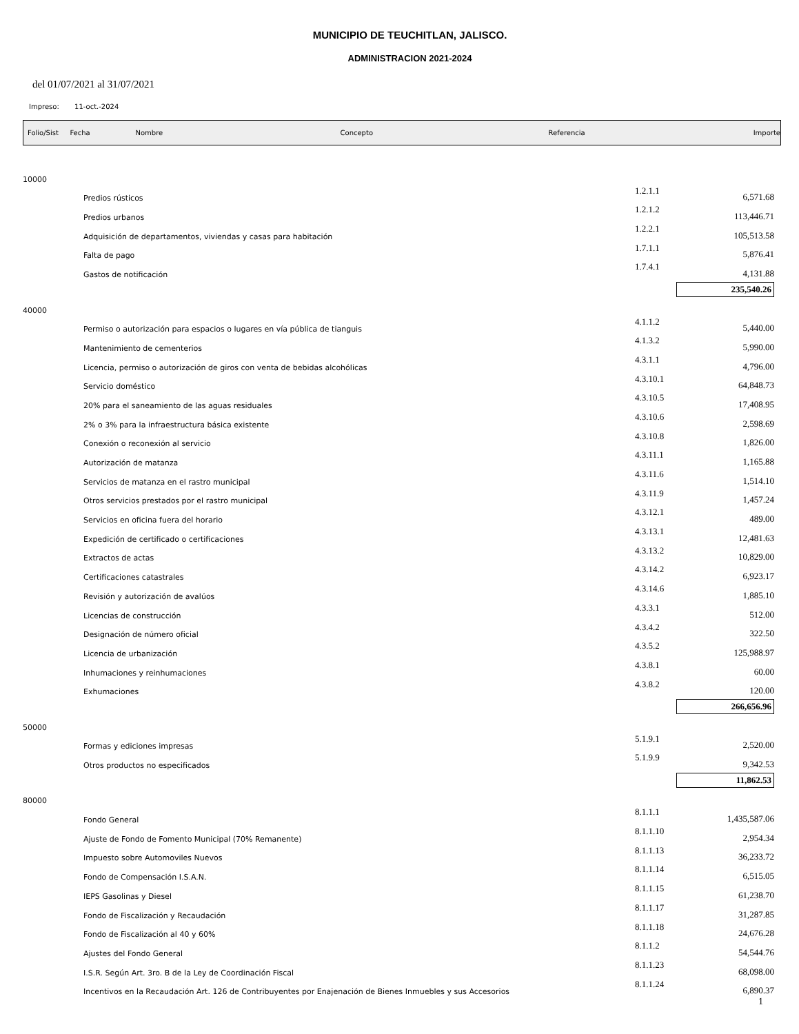MUNICIPIO DE TEUCHITLAN, JALISCO.
ADMINISTRACION 2021-2024
del 01/07/2021 al 31/07/2021
Impreso: 11-oct.-2024
Folio/Sist Fecha Nombre Concepto Referencia Importe
| 10000 | | | |
| | Predios rústicos | 1.2.1.1 | 6,571.68 |
| | Predios urbanos | 1.2.1.2 | 113,446.71 |
| | Adquisición de departamentos, viviendas y casas para habitación | 1.2.2.1 | 105,513.58 |
| | Falta de pago | 1.7.1.1 | 5,876.41 |
| | Gastos de notificación | 1.7.4.1 | 4,131.88 |
| | | 235,540.26 | |
| 40000 | | | |
| | Permiso o autorización para espacios o lugares en vía pública de tianguis | 4.1.1.2 | 5,440.00 |
| | Mantenimiento de cementerios | 4.1.3.2 | 5,990.00 |
| | Licencia, permiso o autorización de giros con venta de bebidas alcohólicas | 4.3.1.1 | 4,796.00 |
| | Servicio doméstico | 4.3.10.1 | 64,848.73 |
| | 20% para el saneamiento de las aguas residuales | 4.3.10.5 | 17,408.95 |
| | 2% o 3% para la infraestructura básica existente | 4.3.10.6 | 2,598.69 |
| | Conexión o reconexión al servicio | 4.3.10.8 | 1,826.00 |
| | Autorización de matanza | 4.3.11.1 | 1,165.88 |
| | Servicios de matanza en el rastro municipal | 4.3.11.6 | 1,514.10 |
| | Otros servicios prestados por el rastro municipal | 4.3.11.9 | 1,457.24 |
| | Servicios en oficina fuera del horario | 4.3.12.1 | 489.00 |
| | Expedición de certificado o certificaciones | 4.3.13.1 | 12,481.63 |
| | Extractos de actas | 4.3.13.2 | 10,829.00 |
| | Certificaciones catastrales | 4.3.14.2 | 6,923.17 |
| | Revisión y autorización de avalúos | 4.3.14.6 | 1,885.10 |
| | Licencias de construcción | 4.3.3.1 | 512.00 |
| | Designación de número oficial | 4.3.4.2 | 322.50 |
| | Licencia de urbanización | 4.3.5.2 | 125,988.97 |
| | Inhumaciones y reinhumaciones | 4.3.8.1 | 60.00 |
| | Exhumaciones | 4.3.8.2 | 120.00 |
| | | 266,656.96 | |
| 50000 | | | |
| | Formas y ediciones impresas | 5.1.9.1 | 2,520.00 |
| | Otros productos no especificados | 5.1.9.9 | 9,342.53 |
| | | 11,862.53 | |
| 80000 | | | |
| | Fondo General | 8.1.1.1 | 1,435,587.06 |
| | Ajuste de Fondo de Fomento Municipal (70% Remanente) | 8.1.1.10 | 2,954.34 |
| | Impuesto sobre Automoviles Nuevos | 8.1.1.13 | 36,233.72 |
| | Fondo de Compensación I.S.A.N. | 8.1.1.14 | 6,515.05 |
| | IEPS Gasolinas y Diesel | 8.1.1.15 | 61,238.70 |
| | Fondo de Fiscalización y Recaudación | 8.1.1.17 | 31,287.85 |
| | Fondo de Fiscalización al 40 y 60% | 8.1.1.18 | 24,676.28 |
| | Ajustes del Fondo General | 8.1.1.2 | 54,544.76 |
| | I.S.R. Según Art. 3ro. B de la Ley de Coordinación Fiscal | 8.1.1.23 | 68,098.00 |
| | Incentivos en la Recaudación Art. 126 de Contribuyentes por Enajenación de Bienes Inmuebles y sus Accesorios | 8.1.1.24 | 6,890.37 |
1